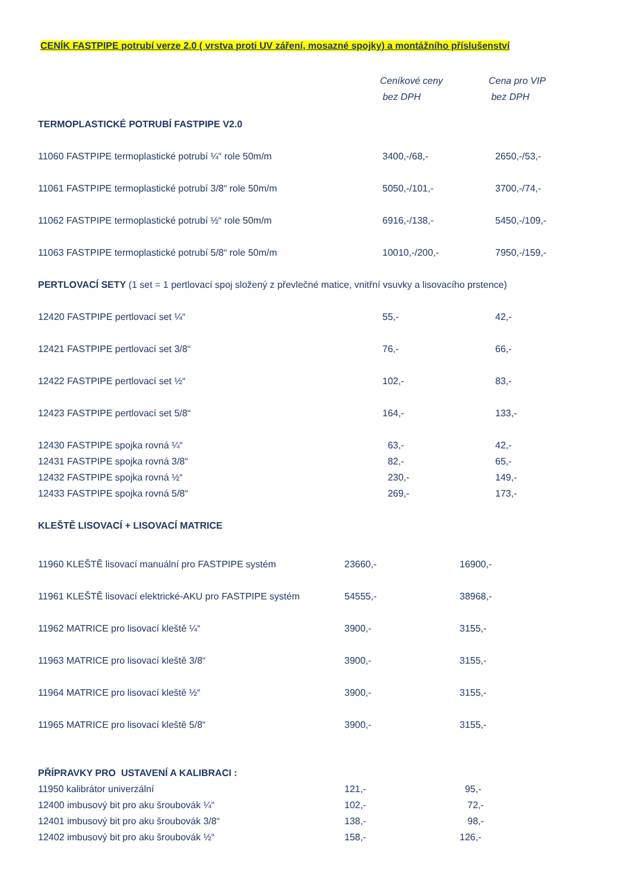CENÍK FASTPIPE potrubí verze 2.0 ( vrstva proti UV záření, mosazné spojky) a montážního příslušenství
Ceníkové ceny
bez DPH
Cena pro VIP
bez DPH
| TERMOPLASTICKÉ POTRUBÍ FASTPIPE V2.0 | | |
| 11060 FASTPIPE termoplastické potrubí ¼“ role 50m/m | 3400,-/68,- | 2650,-/53,- |
| 11061 FASTPIPE termoplastické potrubí 3/8“ role 50m/m | 5050,-/101,- | 3700,-/74,- |
| 11062 FASTPIPE termoplastické potrubí ½“ role 50m/m | 6916,-/138,- | 5450,-/109,- |
| 11063 FASTPIPE termoplastické potrubí 5/8“ role 50m/m | 10010,-/200,- | 7950,-/159,- |
| PERTLOVACÍ SETY (1 set = 1 pertlovací spoj složený z převlečné matice, vnitřní vsuvky a lisovacího prstence) | | |
| 12420 FASTPIPE pertlovací set ¼“ | 55,- | 42,- |
| 12421 FASTPIPE pertlovací set 3/8“ | 76,- | 66,- |
| 12422 FASTPIPE pertlovací set ½“ | 102,- | 83,- |
| 12423 FASTPIPE pertlovací set 5/8“ | 164,- | 133,- |
| 12430 FASTPIPE spojka rovná ¼“ | 63,- | 42,- |
| 12431 FASTPIPE spojka rovná 3/8“ | 82,- | 65,- |
| 12432 FASTPIPE spojka rovná ½“ | 230,- | 149,- |
| 12433 FASTPIPE spojka rovná 5/8“ | 269,- | 173,- |
| KLEŠTĚ LISOVACÍ + LISOVACÍ MATRICE | | |
| 11960 KLEŠTĚ lisovací manuální pro FASTPIPE systém | 23660,- | 16900,- |
| 11961 KLEŠTĚ lisovací elektrické-AKU pro FASTPIPE systém | 54555,- | 38968,- |
| 11962 MATRICE pro lisovací kleště ¼“ | 3900,- | 3155,- |
| 11963 MATRICE pro lisovací kleště 3/8“ | 3900,- | 3155,- |
| 11964 MATRICE pro lisovací kleště ½“ | 3900,- | 3155,- |
| 11965 MATRICE pro lisovací kleště 5/8“ | 3900,- | 3155,- |
| PŘÍPRAVKY PRO USTAVENÍ A KALIBRACI : | | |
| 11950 kalibrátor univerzální | 121,- | 95,- |
| 12400 imbusový bit pro aku šroubovák ¼“ | 102,- | 72,- |
| 12401 imbusový bit pro aku šroubovák 3/8“ | 138,- | 98,- |
| 12402 imbusový bit pro aku šroubovák ½“ | 158,- | 126,- |